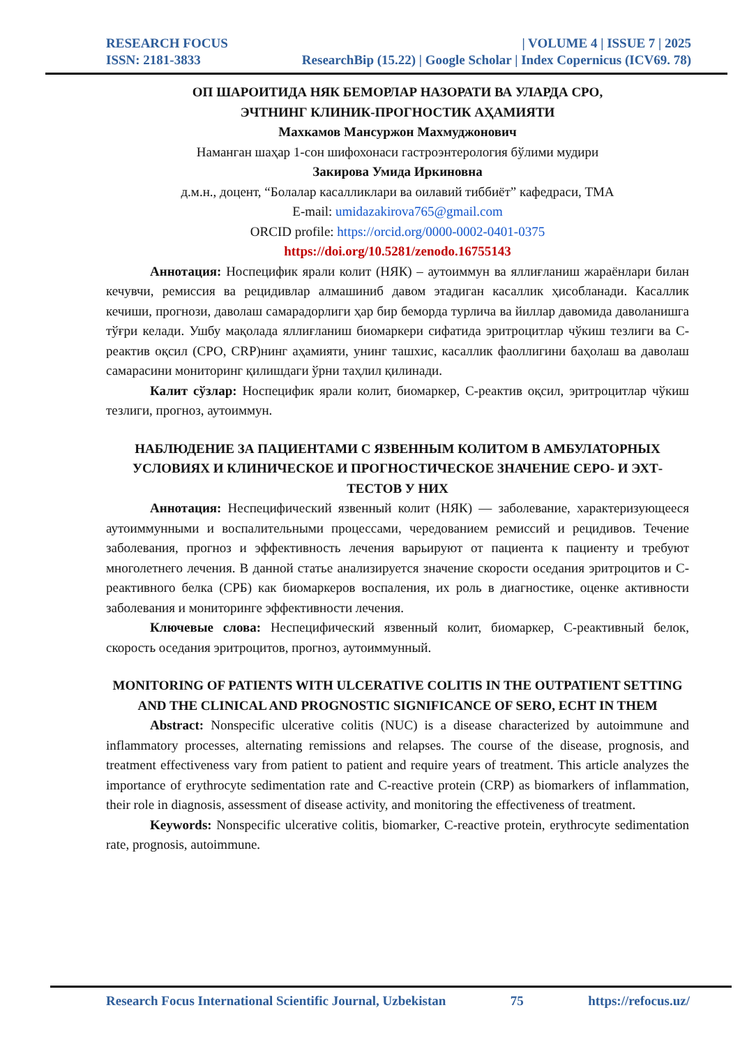RESEARCH FOCUS
ISSN: 2181-3833
| VOLUME 4 | ISSUE 7 | 2025
ResearchBip (15.22) | Google Scholar | Index Copernicus (ICV69. 78)
ОП ШАРОИТИДА НЯК БЕМОРЛАР НАЗОРАТИ ВА УЛАРДА СРО,
ЭЧТНИНГ КЛИНИК-ПРОГНОСТИК АҲАМИЯТИ
Махкамов Мансуржон Махмуджонович
Наманган шаҳар 1-сон шифохонаси гастроэнтерология бўлими мудири
Закирова Умида Иркиновна
д.м.н., доцент, “Болалар касалликлари ва оилавий тиббиёт” кафедраси, ТМА
E-mail: umidazakirova765@gmail.com
ORCID profile: https://orcid.org/0000-0002-0401-0375
https://doi.org/10.5281/zenodo.16755143
Аннотация: Носпецифик ярали колит (НЯК) – аутоиммун ва яллиғланиш жараёнлари билан кечувчи, ремиссия ва рецидивлар алмашиниб давом этадиган касаллик ҳисобланади. Касаллик кечиши, прогнози, даволаш самарадорлиги ҳар бир беморда турлича ва йиллар давомида даволанишга тўғри келади. Ушбу мақолада яллиғланиш биомаркери сифатида эритроцитлар чўкиш тезлиги ва С-реактив оқсил (СРО, CRP)нинг аҳамияти, унинг ташхис, касаллик фаоллигини баҳолаш ва даволаш самарасини мониторинг қилишдаги ўрни таҳлил қилинади.
Калит сўзлар: Носпецифик ярали колит, биомаркер, С-реактив оқсил, эритроцитлар чўкиш тезлиги, прогноз, аутоиммун.
НАБЛЮДЕНИЕ ЗА ПАЦИЕНТАМИ С ЯЗВЕННЫМ КОЛИТОМ В АМБУЛАТОРНЫХ УСЛОВИЯХ И КЛИНИЧЕСКОЕ И ПРОГНОСТИЧЕСКОЕ ЗНАЧЕНИЕ СЕРО- И ЭХТ-ТЕСТОВ У НИХ
Аннотация: Неспецифический язвенный колит (НЯК) — заболевание, характеризующееся аутоиммунными и воспалительными процессами, чередованием ремиссий и рецидивов. Течение заболевания, прогноз и эффективность лечения варьируют от пациента к пациенту и требуют многолетнего лечения. В данной статье анализируется значение скорости оседания эритроцитов и С-реактивного белка (СРБ) как биомаркеров воспаления, их роль в диагностике, оценке активности заболевания и мониторинге эффективности лечения.
Ключевые слова: Неспецифический язвенный колит, биомаркер, С-реактивный белок, скорость оседания эритроцитов, прогноз, аутоиммунный.
MONITORING OF PATIENTS WITH ULCERATIVE COLITIS IN THE OUTPATIENT SETTING AND THE CLINICAL AND PROGNOSTIC SIGNIFICANCE OF SERO, ECHT IN THEM
Abstract: Nonspecific ulcerative colitis (NUC) is a disease characterized by autoimmune and inflammatory processes, alternating remissions and relapses. The course of the disease, prognosis, and treatment effectiveness vary from patient to patient and require years of treatment. This article analyzes the importance of erythrocyte sedimentation rate and C-reactive protein (CRP) as biomarkers of inflammation, their role in diagnosis, assessment of disease activity, and monitoring the effectiveness of treatment.
Keywords: Nonspecific ulcerative colitis, biomarker, C-reactive protein, erythrocyte sedimentation rate, prognosis, autoimmune.
Research Focus International Scientific Journal, Uzbekistan 75 https://refocus.uz/